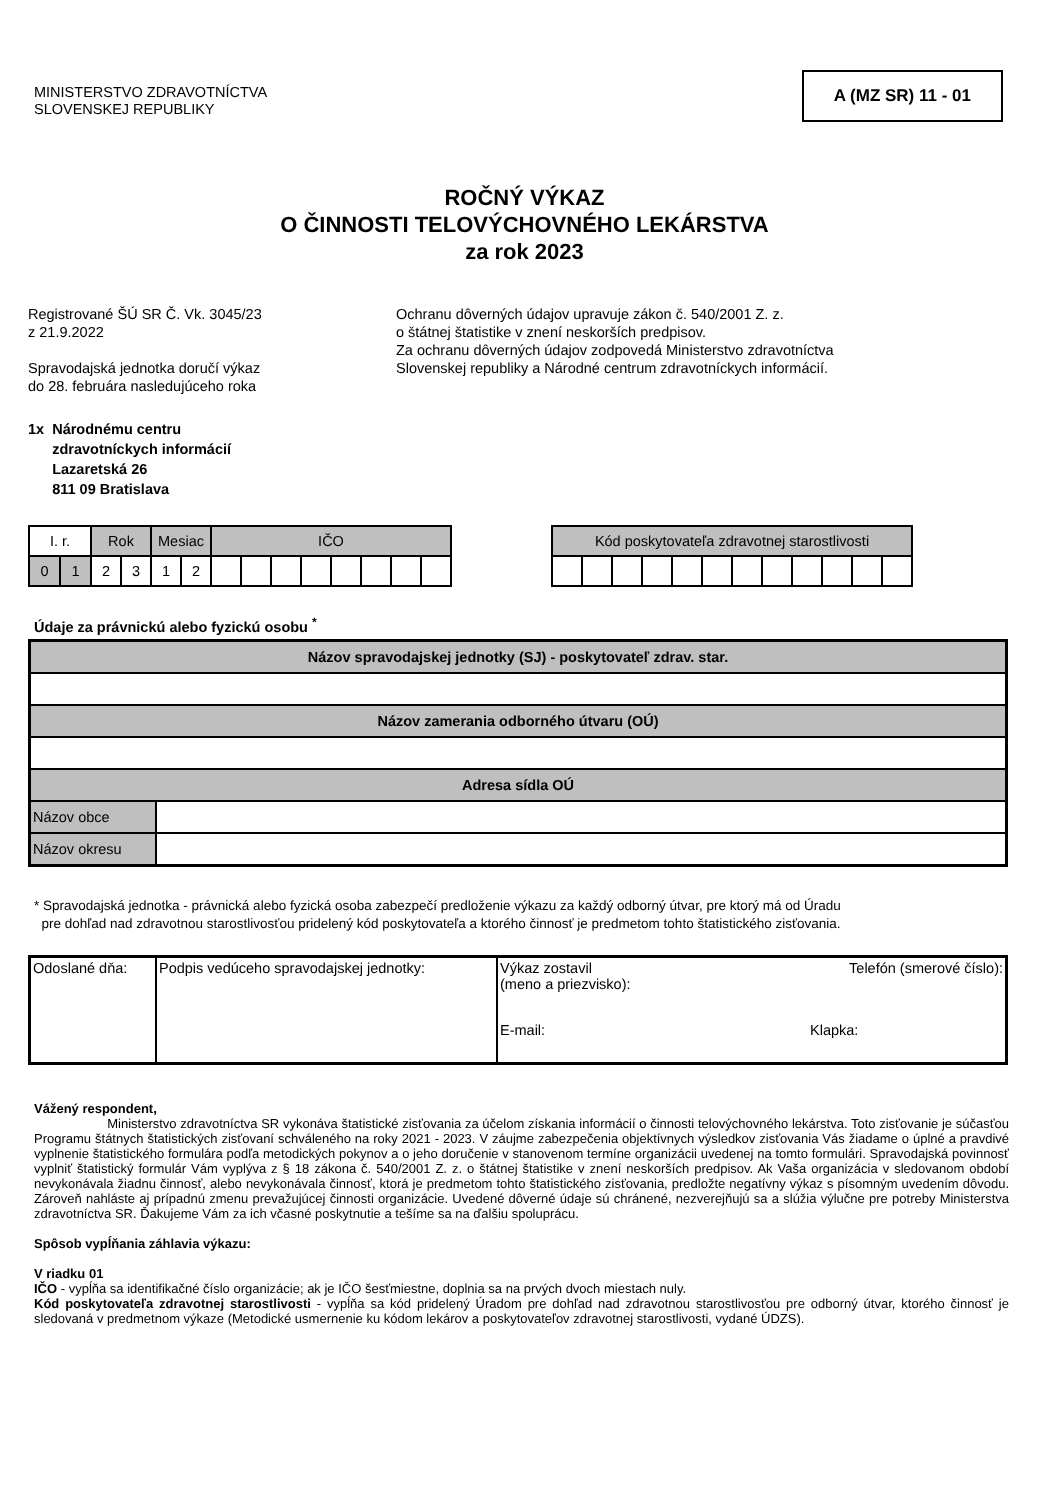MINISTERSTVO ZDRAVOTNÍCTVA
SLOVENSKEJ REPUBLIKY
A (MZ SR) 11 - 01
ROČNÝ VÝKAZ
O ČINNOSTI TELOVÝCHOVNÉHO LEKÁRSTVA
za rok 2023
Registrované ŠÚ SR Č. Vk. 3045/23
z 21.9.2022
Spravodajská jednotka doručí výkaz
do 28. februára nasledujúceho roka
Ochranu dôverných údajov upravuje zákon č. 540/2001 Z. z.
o štátnej štatistike v znení neskorších predpisov.
Za ochranu dôverných údajov zodpovedá Ministerstvo zdravotníctva
Slovenskej republiky a Národné centrum zdravotníckych informácií.
1x Národnému centru
zdravotníckych informácií
Lazaretská 26
811 09 Bratislava
| I. r. | | Rok | | Mesiac | | IČO | | | | | | | |
| 0 | 1 | 2 | 3 | 1 | 2 | | | | | | | | |
| Kód poskytovateľa zdravotnej starostlivosti | | | | | | | | | | | |
Údaje za právnickú alebo fyzickú osobu <sup>*</sup>
| Názov spravodajskej jednotky (SJ) - poskytovateľ zdrav. star. | |
| Názov zamerania odborného útvaru (OÚ) | |
| Adresa sídla OÚ | |
| Názov obce | |
| Názov okresu | |
* Spravodajská jednotka - právnická alebo fyzická osoba zabezpečí predloženie výkazu za každý odborný útvar, pre ktorý má od Úradu
pre dohľad nad zdravotnou starostlivosťou pridelený kód poskytovateľa a ktorého činnosť je predmetom tohto štatistického zisťovania.
| Odoslané dňa: | Podpis vedúceho spravodajskej jednotky: | Výkaz zostavil (meno a priezvisko): Telefón (smerové číslo): E-mail: Klapka: |
Vážený respondent,
Ministerstvo zdravotníctva SR vykonáva štatistické zisťovania za účelom získania informácií o činnosti telovýchovného lekárstva. Toto zisťovanie je súčasťou Programu štátnych štatistických zisťovaní schváleného na roky 2021 - 2023. V záujme zabezpečenia objektívnych výsledkov zisťovania Vás žiadame o úplné a pravdivé vyplnenie štatistického formulára podľa metodických pokynov a o jeho doručenie v stanovenom termíne organizácii uvedenej na tomto formulári. Spravodajská povinnosť vyplniť štatistický formulár Vám vyplýva z § 18 zákona č. 540/2001 Z. z. o štátnej štatistike v znení neskorších predpisov. Ak Vaša organizácia v sledovanom období nevykonávala žiadnu činnosť, alebo nevykonávala činnosť, ktorá je predmetom tohto štatistického zisťovania, predložte negatívny výkaz s písomným uvedením dôvodu. Zároveň nahláste aj prípadnú zmenu prevažujúcej činnosti organizácie. Uvedené dôverné údaje sú chránené, nezverejňujú sa a slúžia výlučne pre potreby Ministerstva zdravotníctva SR. Ďakujeme Vám za ich včasné poskytnutie a tešíme sa na ďalšiu spoluprácu.
Spôsob vypĺňania záhlavia výkazu:
V riadku 01
IČO - vypĺňa sa identifikačné číslo organizácie; ak je IČO šesťmiestne, doplnia sa na prvých dvoch miestach nuly.
Kód poskytovateľa zdravotnej starostlivosti - vypĺňa sa kód pridelený Úradom pre dohľad nad zdravotnou starostlivosťou pre odborný útvar, ktorého činnosť je sledovaná v predmetnom výkaze (Metodické usmernenie ku kódom lekárov a poskytovateľov zdravotnej starostlivosti, vydané ÚDZS).